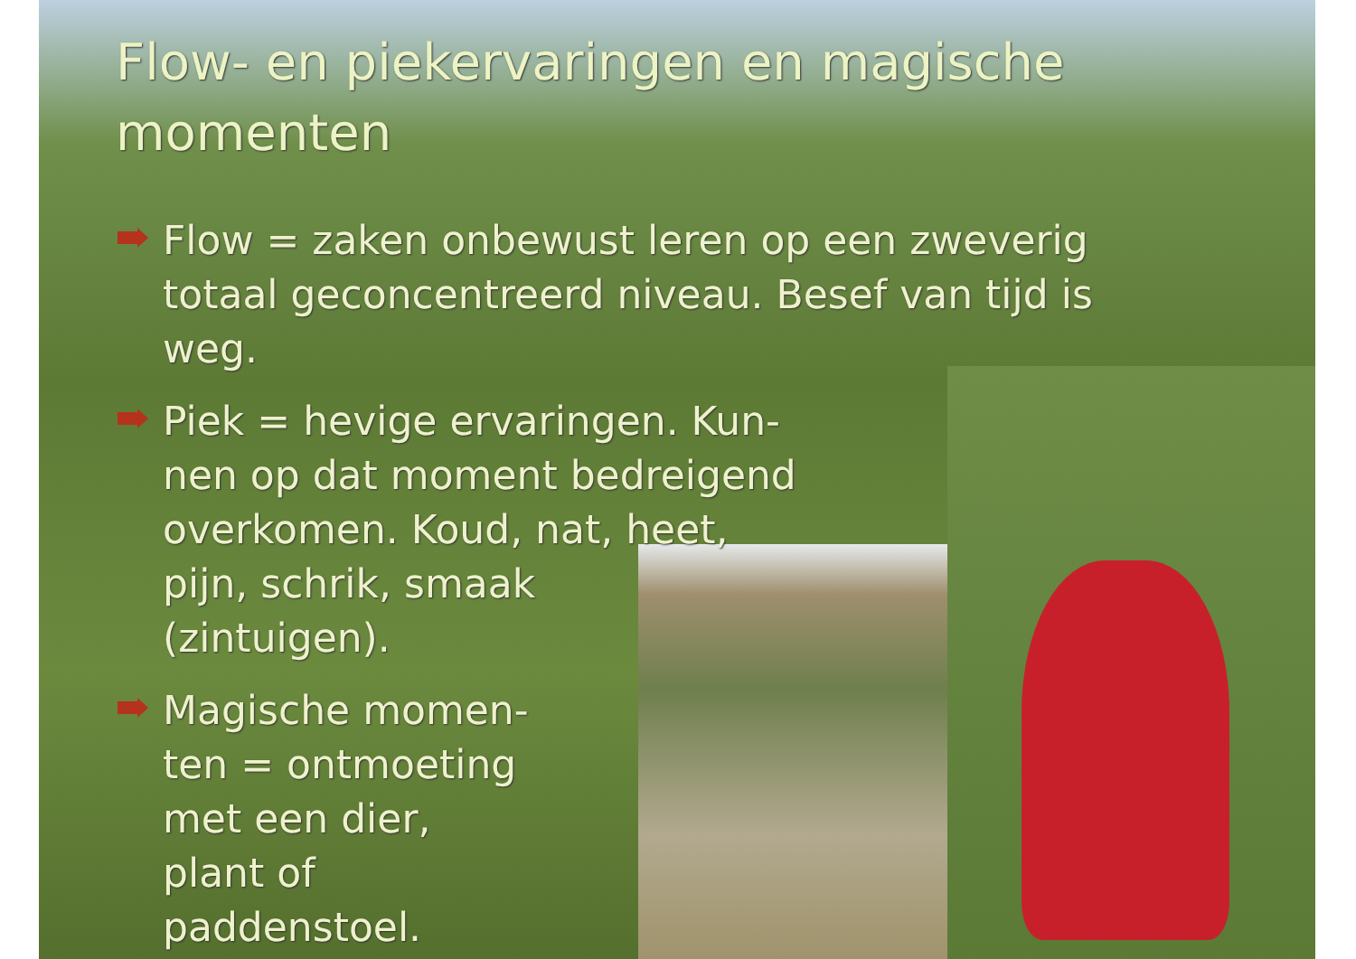Flow- en piekervaringen en magische
momenten
Flow = zaken onbewust leren op een zweverig
totaal geconcentreerd niveau. Besef van tijd is
weg.
Piek = hevige ervaringen. Kun-
nen op dat moment bedreigend
overkomen. Koud, nat, heet,
pijn, schrik, smaak
(zintuigen).
Magische momen-
ten = ontmoeting
met een dier,
plant of
paddenstoel.